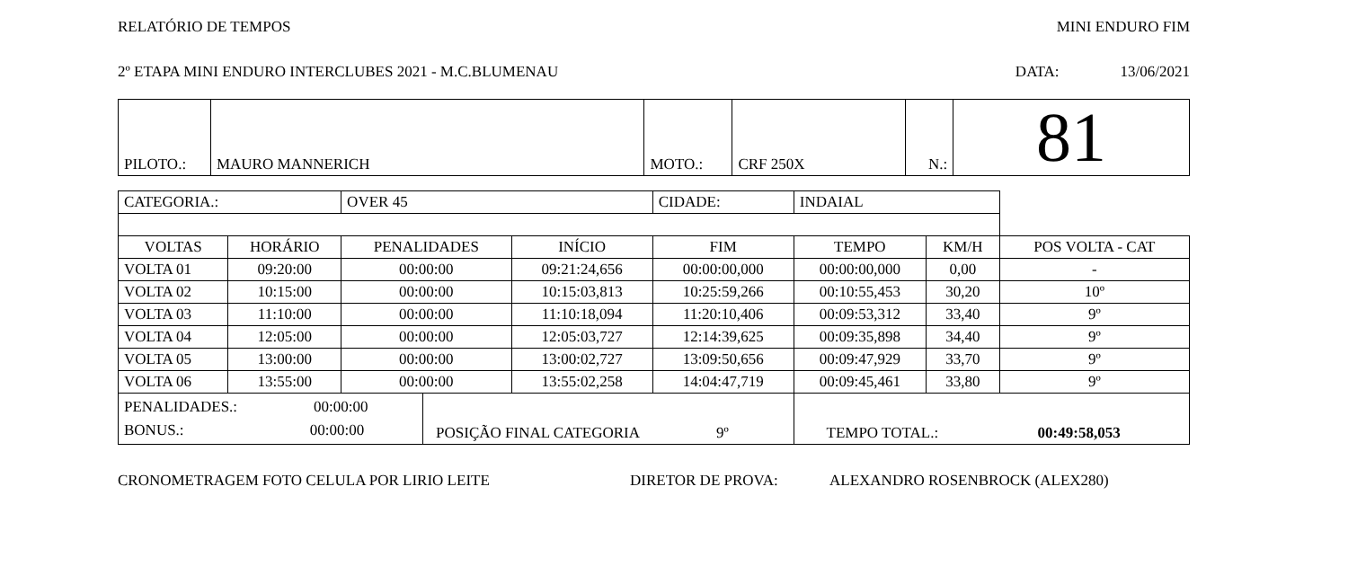RELATÓRIO DE TEMPOS MINI ENDURO FIM
2º ETAPA MINI ENDURO INTERCLUBES 2021 - M.C.BLUMENAU DATA: 13/06/2021
| PILOTO.: | MAURO MANNERICH | MOTO.: | CRF 250X | N.: | 81 |
| CATEGORIA.: | | OVER 45 | | | CIDADE: | INDAIAL | | | |
| VOLTAS | HORÁRIO | PENALIDADES | | INÍCIO | FIM | | TEMPO | KM/H | POS VOLTA - CAT |
| VOLTA 01 | 09:20:00 | 00:00:00 | | 09:21:24,656 | 00:00:00,000 | | 00:00:00,000 | 0,00 | - |
| VOLTA 02 | 10:15:00 | 00:00:00 | | 10:15:03,813 | 10:25:59,266 | | 00:10:55,453 | 30,20 | 10º |
| VOLTA 03 | 11:10:00 | 00:00:00 | | 11:10:18,094 | 11:20:10,406 | | 00:09:53,312 | 33,40 | 9º |
| VOLTA 04 | 12:05:00 | 00:00:00 | | 12:05:03,727 | 12:14:39,625 | | 00:09:35,898 | 34,40 | 9º |
| VOLTA 05 | 13:00:00 | 00:00:00 | | 13:00:02,727 | 13:09:50,656 | | 00:09:47,929 | 33,70 | 9º |
| VOLTA 06 | 13:55:00 | 00:00:00 | | 13:55:02,258 | 14:04:47,719 | | 00:09:45,461 | 33,80 | 9º |
| PENALIDADES.: 00:00:00 BONUS.: 00:00:00 | | | POSIÇÃO FINAL CATEGORIA 9º | | | TEMPO TOTAL.: 00:49:58,053 | | | |
CRONOMETRAGEM FOTO CELULA POR LIRIO LEITE DIRETOR DE PROVA: ALEXANDRO ROSENBROCK (ALEX280)